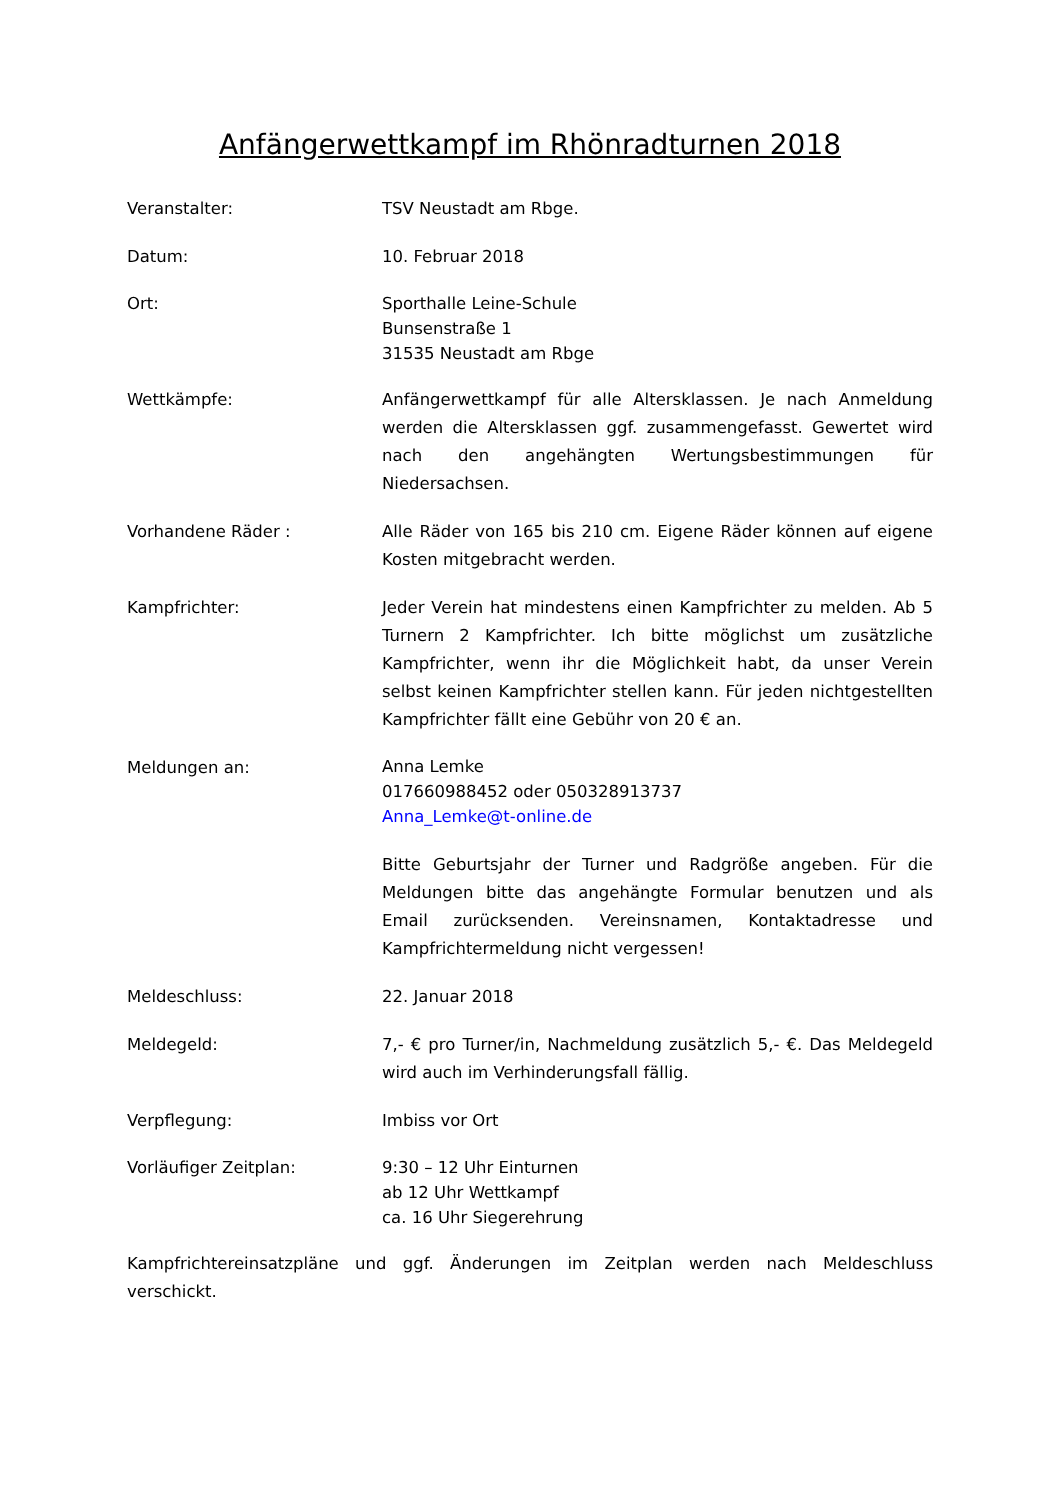Anfängerwettkampf im Rhönradturnen 2018
Veranstalter: TSV Neustadt am Rbge.
Datum: 10. Februar 2018
Ort: Sporthalle Leine-Schule
Bunsenstraße 1
31535 Neustadt am Rbge
Wettkämpfe: Anfängerwettkampf für alle Altersklassen. Je nach Anmeldung werden die Altersklassen ggf. zusammengefasst. Gewertet wird nach den angehängten Wertungsbestimmungen für Niedersachsen.
Vorhandene Räder : Alle Räder von 165 bis 210 cm. Eigene Räder können auf eigene Kosten mitgebracht werden.
Kampfrichter: Jeder Verein hat mindestens einen Kampfrichter zu melden. Ab 5 Turnern 2 Kampfrichter. Ich bitte möglichst um zusätzliche Kampfrichter, wenn ihr die Möglichkeit habt, da unser Verein selbst keinen Kampfrichter stellen kann. Für jeden nichtgestellten Kampfrichter fällt eine Gebühr von 20 € an.
Meldungen an:
Anna Lemke
017660988452 oder 050328913737
Anna_Lemke@t-online.de
Bitte Geburtsjahr der Turner und Radgröße angeben. Für die Meldungen bitte das angehängte Formular benutzen und als Email zurücksenden. Vereinsnamen, Kontaktadresse und Kampfrichtermeldung nicht vergessen!
Meldeschluss: 22. Januar 2018
Meldegeld: 7,- € pro Turner/in, Nachmeldung zusätzlich 5,- €. Das Meldegeld wird auch im Verhinderungsfall fällig.
Verpflegung: Imbiss vor Ort
Vorläufiger Zeitplan: 9:30 – 12 Uhr Einturnen
ab 12 Uhr Wettkampf
ca. 16 Uhr Siegerehrung
Kampfrichtereinsatzpläne und ggf. Änderungen im Zeitplan werden nach Meldeschluss verschickt.